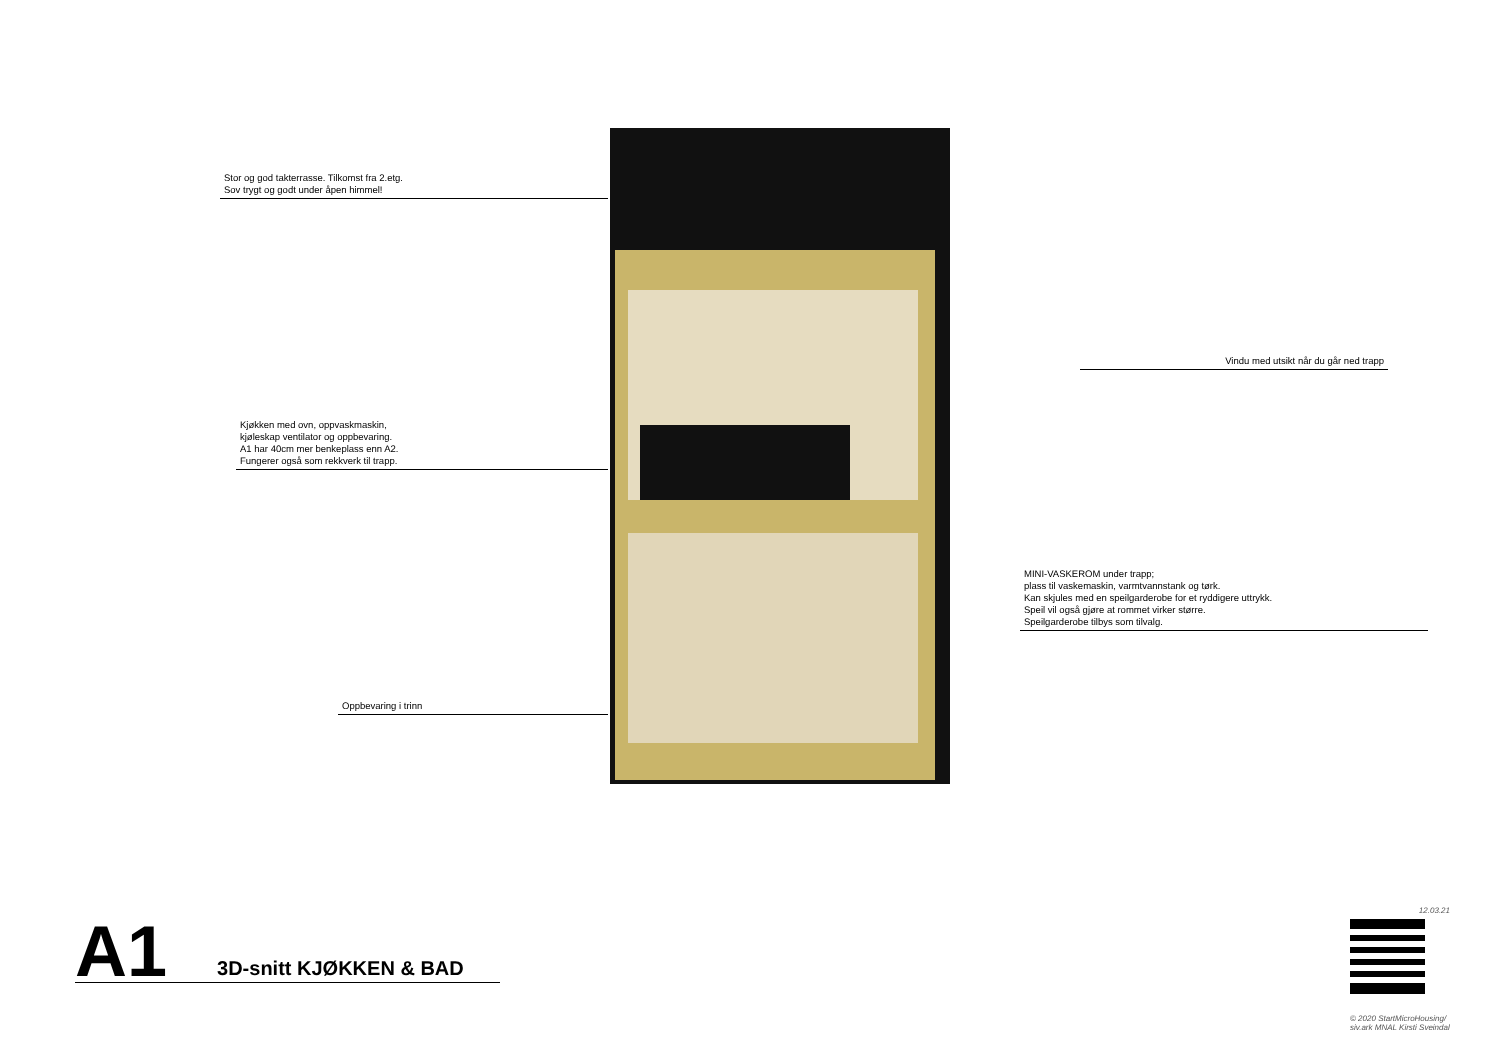Stor og god takterrasse. Tilkomst fra 2.etg.
Sov trygt og godt under åpen himmel!
Kjøkken med ovn, oppvaskmaskin,
kjøleskap ventilator og oppbevaring.
A1 har 40cm mer benkeplass enn A2.
Fungerer også som rekkverk til trapp.
Oppbevaring i trinn
Vindu med utsikt når du går ned trapp
MINI-VASKEROM under trapp;
plass til vaskemaskin, varmtvannstank og tørk.
Kan skjules med en speilgarderobe for et ryddigere uttrykk.
Speil vil også gjøre at rommet virker større.
Speilgarderobe tilbys som tilvalg.
A1 3D-snitt KJØKKEN & BAD
12.03.21
© 2020 StartMicroHousing/
siv.ark MNAL Kirsti Sveindal